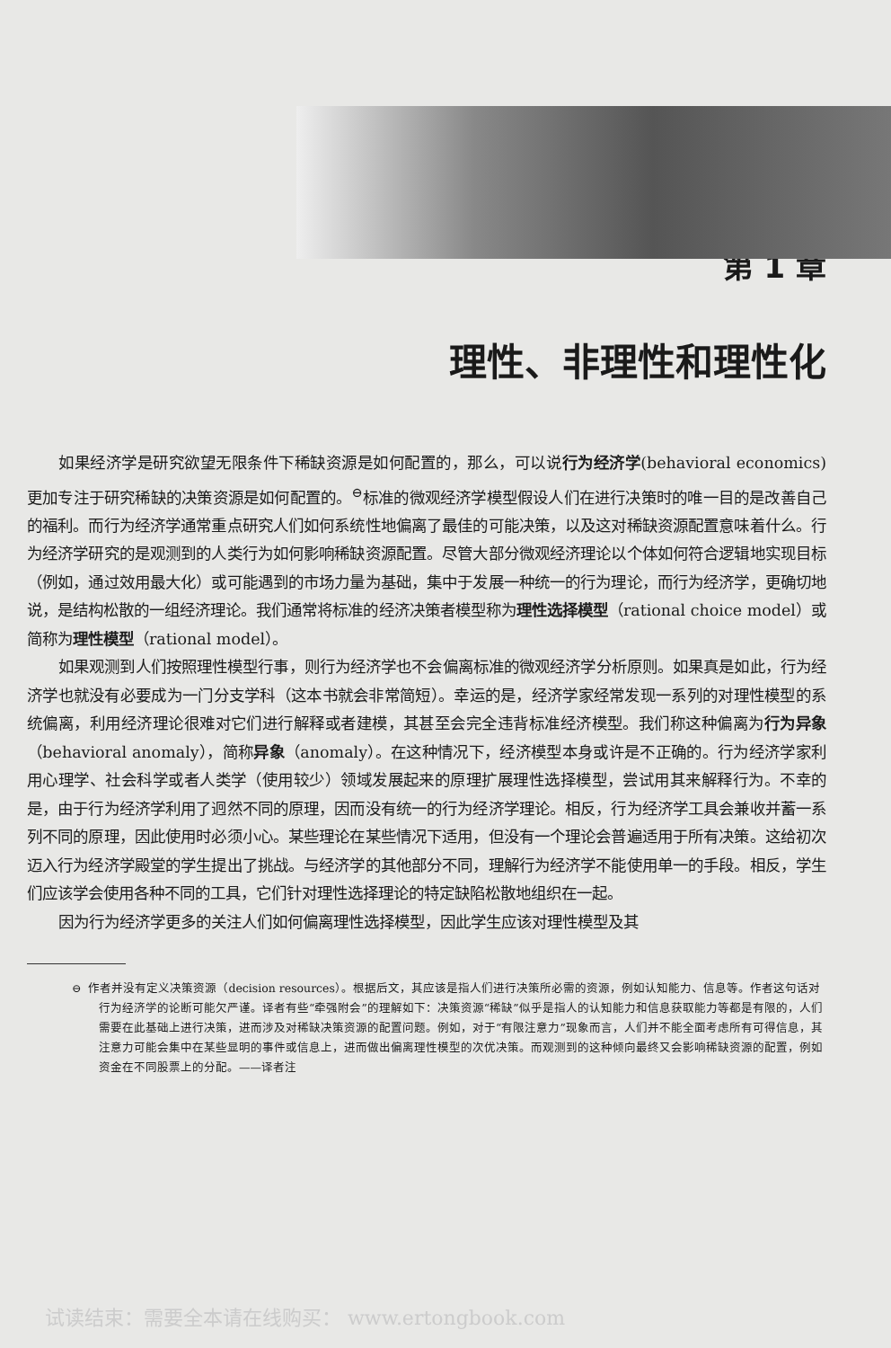第 1 章
理性、非理性和理性化
如果经济学是研究欲望无限条件下稀缺资源是如何配置的，那么，可以说行为经济学(behavioral economics) 更加专注于研究稀缺的决策资源是如何配置的。<sup>⊖</sup>标准的微观经济学模型假设人们在进行决策时的唯一目的是改善自己的福利。而行为经济学通常重点研究人们如何系统性地偏离了最佳的可能决策，以及这对稀缺资源配置意味着什么。行为经济学研究的是观测到的人类行为如何影响稀缺资源配置。尽管大部分微观经济理论以个体如何符合逻辑地实现目标（例如，通过效用最大化）或可能遇到的市场力量为基础，集中于发展一种统一的行为理论，而行为经济学，更确切地说，是结构松散的一组经济理论。我们通常将标准的经济决策者模型称为理性选择模型（rational choice model）或简称为理性模型（rational model）。
如果观测到人们按照理性模型行事，则行为经济学也不会偏离标准的微观经济学分析原则。如果真是如此，行为经济学也就没有必要成为一门分支学科（这本书就会非常简短）。幸运的是，经济学家经常发现一系列的对理性模型的系统偏离，利用经济理论很难对它们进行解释或者建模，其甚至会完全违背标准经济模型。我们称这种偏离为行为异象（behavioral anomaly），简称异象（anomaly）。在这种情况下，经济模型本身或许是不正确的。行为经济学家利用心理学、社会科学或者人类学（使用较少）领域发展起来的原理扩展理性选择模型，尝试用其来解释行为。不幸的是，由于行为经济学利用了迥然不同的原理，因而没有统一的行为经济学理论。相反，行为经济学工具会兼收并蓄一系列不同的原理，因此使用时必须小心。某些理论在某些情况下适用，但没有一个理论会普遍适用于所有决策。这给初次迈入行为经济学殿堂的学生提出了挑战。与经济学的其他部分不同，理解行为经济学不能使用单一的手段。相反，学生们应该学会使用各种不同的工具，它们针对理性选择理论的特定缺陷松散地组织在一起。
因为行为经济学更多的关注人们如何偏离理性选择模型，因此学生应该对理性模型及其
⊖ 作者并没有定义决策资源（decision resources）。根据后文，其应该是指人们进行决策所必需的资源，例如认知能力、信息等。作者这句话对行为经济学的论断可能欠严谨。译者有些“牵强附会”的理解如下：决策资源“稀缺”似乎是指人的认知能力和信息获取能力等都是有限的，人们需要在此基础上进行决策，进而涉及对稀缺决策资源的配置问题。例如，对于“有限注意力”现象而言，人们并不能全面考虑所有可得信息，其注意力可能会集中在某些显明的事件或信息上，进而做出偏离理性模型的次优决策。而观测到的这种倾向最终又会影响稀缺资源的配置，例如资金在不同股票上的分配。——译者注
试读结束：需要全本请在线购买： www.ertongbook.com